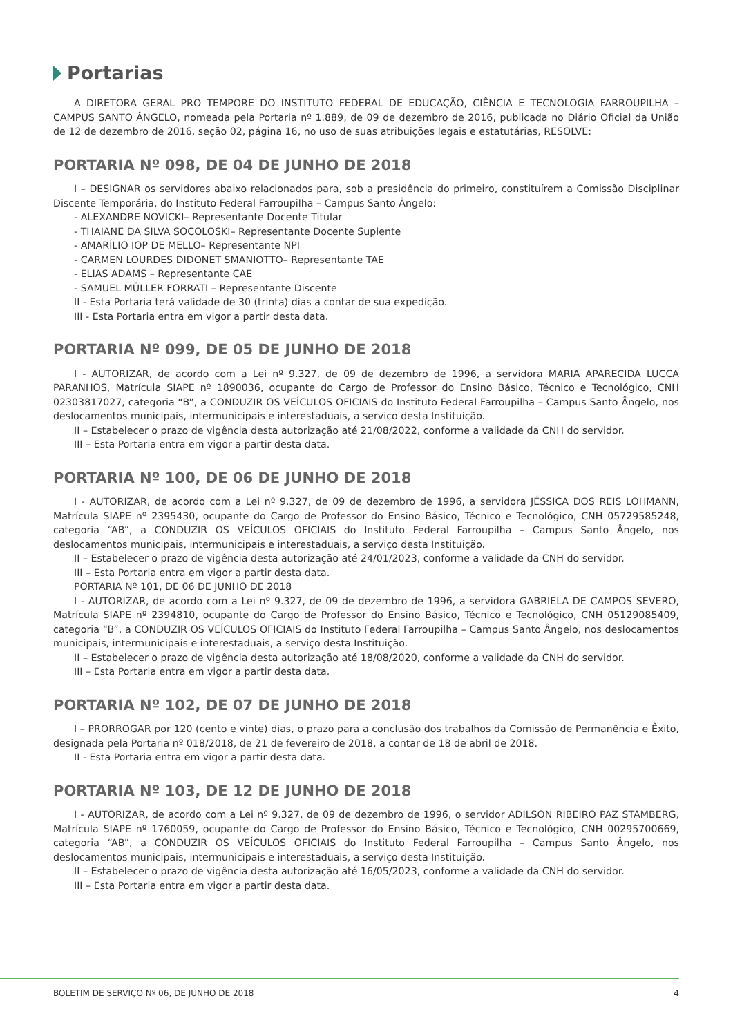Portarias
A DIRETORA GERAL PRO TEMPORE DO INSTITUTO FEDERAL DE EDUCAÇÃO, CIÊNCIA E TECNOLOGIA FARROUPILHA – CAMPUS SANTO ÂNGELO, nomeada pela Portaria nº 1.889, de 09 de dezembro de 2016, publicada no Diário Oficial da União de 12 de dezembro de 2016, seção 02, página 16, no uso de suas atribuições legais e estatutárias, RESOLVE:
PORTARIA Nº 098, DE 04 DE JUNHO DE 2018
I – DESIGNAR os servidores abaixo relacionados para, sob a presidência do primeiro, constituírem a Comissão Disciplinar Discente Temporária, do Instituto Federal Farroupilha – Campus Santo Ângelo:
- ALEXANDRE NOVICKI– Representante Docente Titular
- THAIANE DA SILVA SOCOLOSKI– Representante Docente Suplente
- AMARÍLIO IOP DE MELLO– Representante NPI
- CARMEN LOURDES DIDONET SMANIOTTO– Representante TAE
- ELIAS ADAMS – Representante CAE
- SAMUEL MÜLLER FORRATI – Representante Discente
II - Esta Portaria terá validade de 30 (trinta) dias a contar de sua expedição.
III - Esta Portaria entra em vigor a partir desta data.
PORTARIA Nº 099, DE 05 DE JUNHO DE 2018
I - AUTORIZAR, de acordo com a Lei nº 9.327, de 09 de dezembro de 1996, a servidora MARIA APARECIDA LUCCA PARANHOS, Matrícula SIAPE nº 1890036, ocupante do Cargo de Professor do Ensino Básico, Técnico e Tecnológico, CNH 02303817027, categoria “B”, a CONDUZIR OS VEÍCULOS OFICIAIS do Instituto Federal Farroupilha – Campus Santo Ângelo, nos deslocamentos municipais, intermunicipais e interestaduais, a serviço desta Instituição.
II – Estabelecer o prazo de vigência desta autorização até 21/08/2022, conforme a validade da CNH do servidor.
III – Esta Portaria entra em vigor a partir desta data.
PORTARIA Nº 100, DE 06 DE JUNHO DE 2018
I - AUTORIZAR, de acordo com a Lei nº 9.327, de 09 de dezembro de 1996, a servidora JÉSSICA DOS REIS LOHMANN, Matrícula SIAPE nº 2395430, ocupante do Cargo de Professor do Ensino Básico, Técnico e Tecnológico, CNH 05729585248, categoria “AB”, a CONDUZIR OS VEÍCULOS OFICIAIS do Instituto Federal Farroupilha – Campus Santo Ângelo, nos deslocamentos municipais, intermunicipais e interestaduais, a serviço desta Instituição.
II – Estabelecer o prazo de vigência desta autorização até 24/01/2023, conforme a validade da CNH do servidor.
III – Esta Portaria entra em vigor a partir desta data.
PORTARIA Nº 101, DE 06 DE JUNHO DE 2018
I - AUTORIZAR, de acordo com a Lei nº 9.327, de 09 de dezembro de 1996, a servidora GABRIELA DE CAMPOS SEVERO, Matrícula SIAPE nº 2394810, ocupante do Cargo de Professor do Ensino Básico, Técnico e Tecnológico, CNH 05129085409, categoria “B”, a CONDUZIR OS VEÍCULOS OFICIAIS do Instituto Federal Farroupilha – Campus Santo Ângelo, nos deslocamentos municipais, intermunicipais e interestaduais, a serviço desta Instituição.
II – Estabelecer o prazo de vigência desta autorização até 18/08/2020, conforme a validade da CNH do servidor.
III – Esta Portaria entra em vigor a partir desta data.
PORTARIA Nº 102, DE 07 DE JUNHO DE 2018
I – PRORROGAR por 120 (cento e vinte) dias, o prazo para a conclusão dos trabalhos da Comissão de Permanência e Êxito, designada pela Portaria nº 018/2018, de 21 de fevereiro de 2018, a contar de 18 de abril de 2018.
II - Esta Portaria entra em vigor a partir desta data.
PORTARIA Nº 103, DE 12 DE JUNHO DE 2018
I - AUTORIZAR, de acordo com a Lei nº 9.327, de 09 de dezembro de 1996, o servidor ADILSON RIBEIRO PAZ STAMBERG, Matrícula SIAPE nº 1760059, ocupante do Cargo de Professor do Ensino Básico, Técnico e Tecnológico, CNH 00295700669, categoria “AB”, a CONDUZIR OS VEÍCULOS OFICIAIS do Instituto Federal Farroupilha – Campus Santo Ângelo, nos deslocamentos municipais, intermunicipais e interestaduais, a serviço desta Instituição.
II – Estabelecer o prazo de vigência desta autorização até 16/05/2023, conforme a validade da CNH do servidor.
III – Esta Portaria entra em vigor a partir desta data.
BOLETIM DE SERVIÇO Nº 06, DE JUNHO DE 2018 4